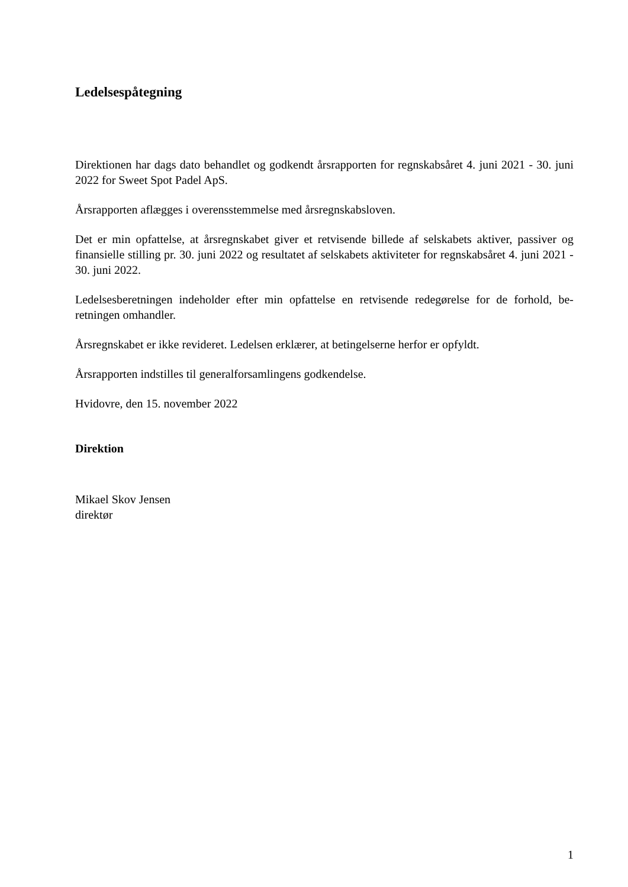Ledelsespåtegning
Direktionen har dags dato behandlet og godkendt årsrapporten for regnskabsåret 4. juni 2021 - 30. juni 2022 for Sweet Spot Padel ApS.
Årsrapporten aflægges i overensstemmelse med årsregnskabsloven.
Det er min opfattelse, at årsregnskabet giver et retvisende billede af selskabets aktiver, passiver og finansielle stilling pr. 30. juni 2022 og resultatet af selskabets aktiviteter for regnskabsåret 4. juni 2021 - 30. juni 2022.
Ledelsesberetningen indeholder efter min opfattelse en retvisende redegørelse for de forhold, be­retningen omhandler.
Årsregnskabet er ikke revideret. Ledelsen erklærer, at betingelserne herfor er opfyldt.
Årsrapporten indstilles til generalforsamlingens godkendelse.
Hvidovre, den 15. november 2022
Direktion
Mikael Skov Jensen
direktør
1